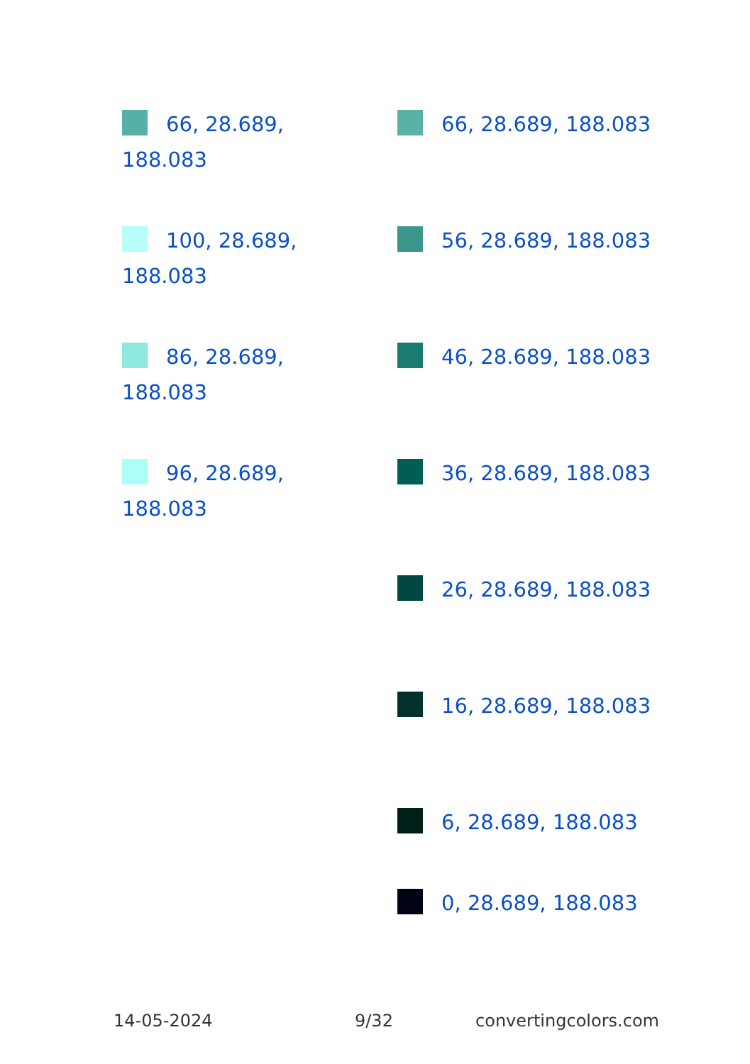66, 28.689, 188.083
100, 28.689, 188.083
86, 28.689, 188.083
96, 28.689, 188.083
66, 28.689, 188.083
56, 28.689, 188.083
46, 28.689, 188.083
36, 28.689, 188.083
26, 28.689, 188.083
16, 28.689, 188.083
6, 28.689, 188.083
0, 28.689, 188.083
14-05-2024 9/32 convertingcolors.com